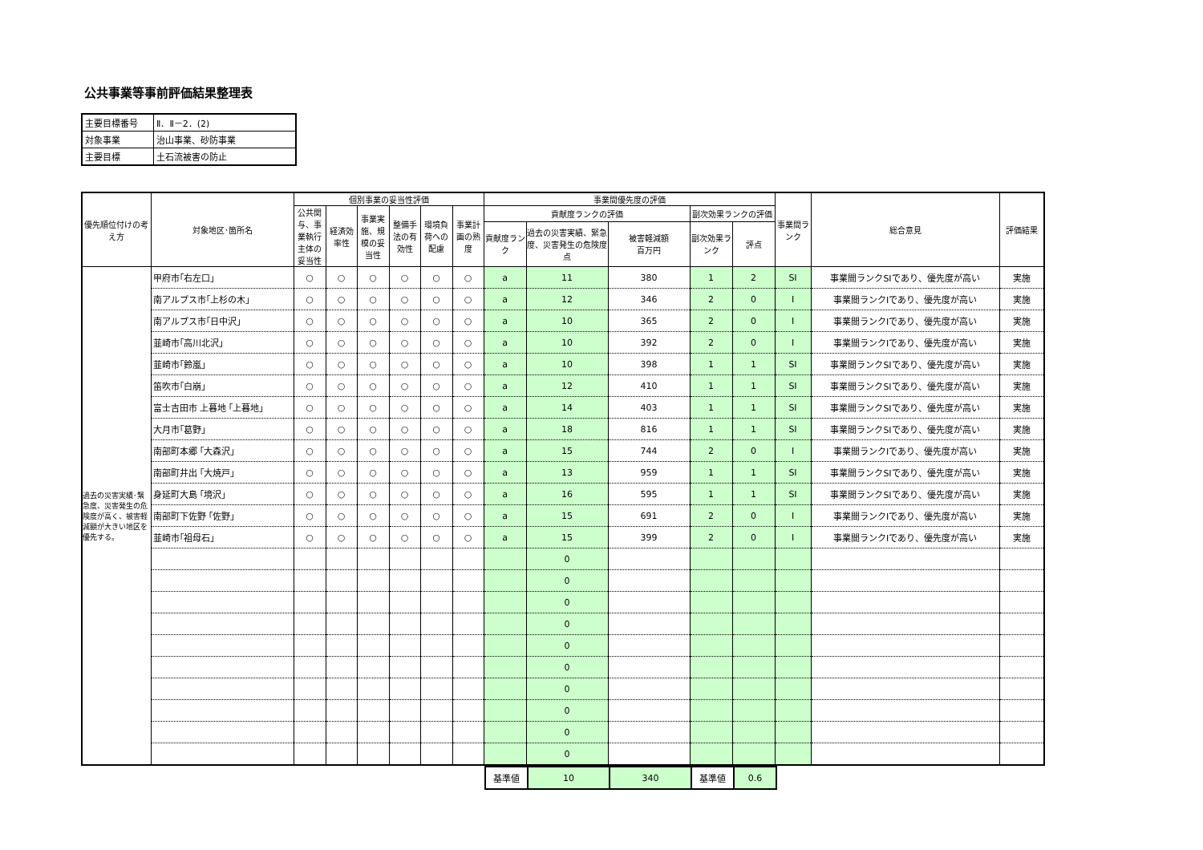公共事業等事前評価結果整理表
| 主要目標番号 | Ⅱ．Ⅱ－2．(2) |
| 対象事業 | 治山事業、砂防事業 |
| 主要目標 | 土石流被害の防止 |
| 優先順位付けの考え方 | 対象地区･箇所名 | 個別事業の妥当性評価 | | | | | | 事業間優先度の評価 | | | | | 事業間ランク | 総合意見 | 評価結果 |
| --- | --- | --- | --- | --- | --- | --- | --- | --- | --- | --- | --- | --- | --- | --- | --- |
| | | 公共関与、事業執行主体の妥当性 | 経済効率性 | 事業実施、規模の妥当性 | 整備手法の有効性 | 環境負荷への配慮 | 事業計画の熟度 | 貢献度ランクの評価 | | | 副次効果ランクの評価 | | | | |
| | | | | | | | | 貢献度ランク | 過去の災害実績、緊急度、災害発生の危険度 点 | 被害軽減額 百万円 | 副次効果ランク | 評点 | | | |
| 過去の災害実績･緊急度、災害発生の危険度が高く、被害軽減額が大きい地区を優先する。 | 甲府市｢右左口｣ | ○ | ○ | ○ | ○ | ○ | ○ | a | 11 | 380 | 1 | 2 | SⅠ | 事業間ランクSIであり、優先度が高い | 実施 |
| | 南アルプス市｢上杉の木｣ | ○ | ○ | ○ | ○ | ○ | ○ | a | 12 | 346 | 2 | 0 | Ⅰ | 事業間ランクIであり、優先度が高い | 実施 |
| | 南アルプス市｢日中沢｣ | ○ | ○ | ○ | ○ | ○ | ○ | a | 10 | 365 | 2 | 0 | Ⅰ | 事業間ランクIであり、優先度が高い | 実施 |
| | 韮崎市｢高川北沢｣ | ○ | ○ | ○ | ○ | ○ | ○ | a | 10 | 392 | 2 | 0 | Ⅰ | 事業間ランクIであり、優先度が高い | 実施 |
| | 韮崎市｢鈴嵐｣ | ○ | ○ | ○ | ○ | ○ | ○ | a | 10 | 398 | 1 | 1 | SⅠ | 事業間ランクSIであり、優先度が高い | 実施 |
| | 笛吹市｢白崩｣ | ○ | ○ | ○ | ○ | ○ | ○ | a | 12 | 410 | 1 | 1 | SⅠ | 事業間ランクSIであり、優先度が高い | 実施 |
| | 富士吉田市 上暮地 ｢上暮地｣ | ○ | ○ | ○ | ○ | ○ | ○ | a | 14 | 403 | 1 | 1 | SⅠ | 事業間ランクSIであり、優先度が高い | 実施 |
| | 大月市｢葛野｣ | ○ | ○ | ○ | ○ | ○ | ○ | a | 18 | 816 | 1 | 1 | SⅠ | 事業間ランクSIであり、優先度が高い | 実施 |
| | 南部町本郷 ｢大森沢｣ | ○ | ○ | ○ | ○ | ○ | ○ | a | 15 | 744 | 2 | 0 | Ⅰ | 事業間ランクIであり、優先度が高い | 実施 |
| | 南部町井出 ｢大焼戸｣ | ○ | ○ | ○ | ○ | ○ | ○ | a | 13 | 959 | 1 | 1 | SⅠ | 事業間ランクSIであり、優先度が高い | 実施 |
| | 身延町大島 ｢境沢｣ | ○ | ○ | ○ | ○ | ○ | ○ | a | 16 | 595 | 1 | 1 | SⅠ | 事業間ランクSIであり、優先度が高い | 実施 |
| | 南部町下佐野 ｢佐野｣ | ○ | ○ | ○ | ○ | ○ | ○ | a | 15 | 691 | 2 | 0 | Ⅰ | 事業間ランクIであり、優先度が高い | 実施 |
| | 韮崎市｢祖母石｣ | ○ | ○ | ○ | ○ | ○ | ○ | a | 15 | 399 | 2 | 0 | Ⅰ | 事業間ランクIであり、優先度が高い | 実施 |
| | | | | | | | | | 0 | | | | | | |
| | | | | | | | | | 0 | | | | | | |
| | | | | | | | | | 0 | | | | | | |
| | | | | | | | | | 0 | | | | | | |
| | | | | | | | | | 0 | | | | | | |
| | | | | | | | | | 0 | | | | | | |
| | | | | | | | | | 0 | | | | | | |
| | | | | | | | | | 0 | | | | | | |
| | | | | | | | | | 0 | | | | | | |
| | | | | | | | | | 0 | | | | | | |
| 基準値 | 10 | 340 | 基準値 | 0.6 |